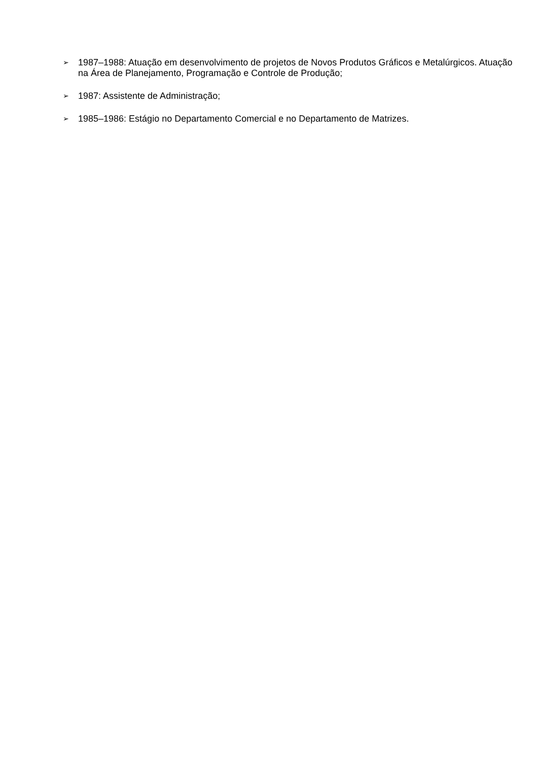➢ 1987–1988: Atuação em desenvolvimento de projetos de Novos Produtos Gráficos e Metalúrgicos. Atuação na Área de Planejamento, Programação e Controle de Produção;
➢ 1987: Assistente de Administração;
➢ 1985–1986: Estágio no Departamento Comercial e no Departamento de Matrizes.